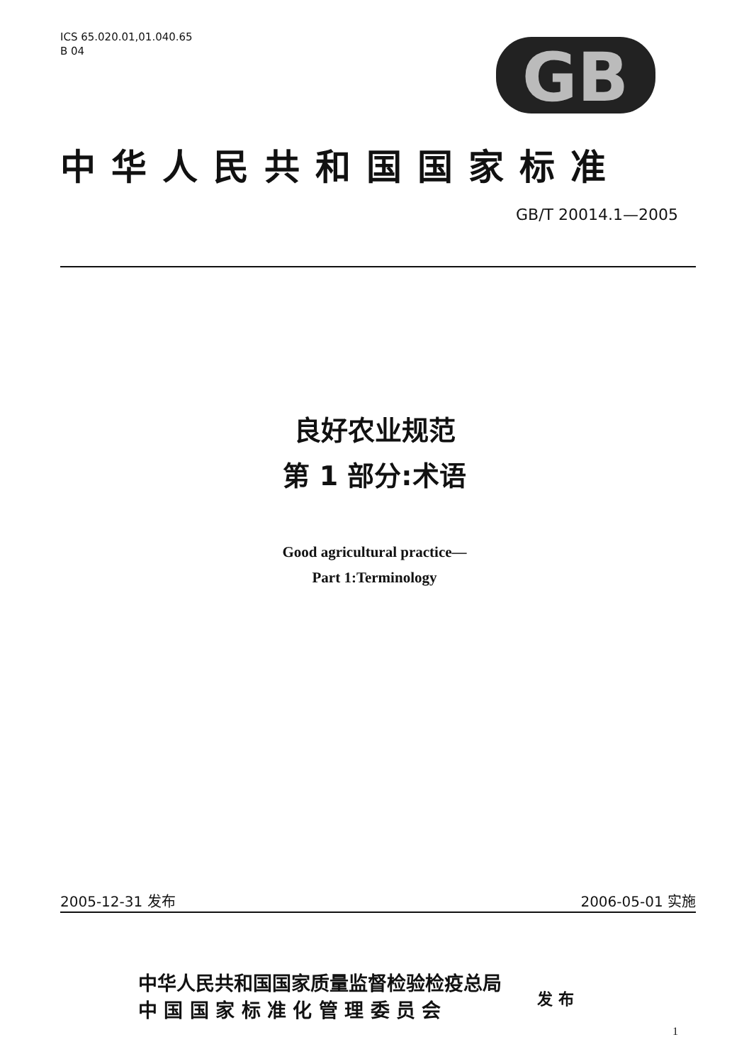ICS 65.020.01,01.040.65
B 04
GB
中华人民共和国国家标准
GB/T 20014.1—2005
良好农业规范
第 1 部分:术语
Good agricultural practice—
Part 1:Terminology
2005-12-31 发布 2006-05-01 实施
中华人民共和国国家质量监督检验检疫总局
中 国 国 家 标 准 化 管 理 委 员 会
发 布
1